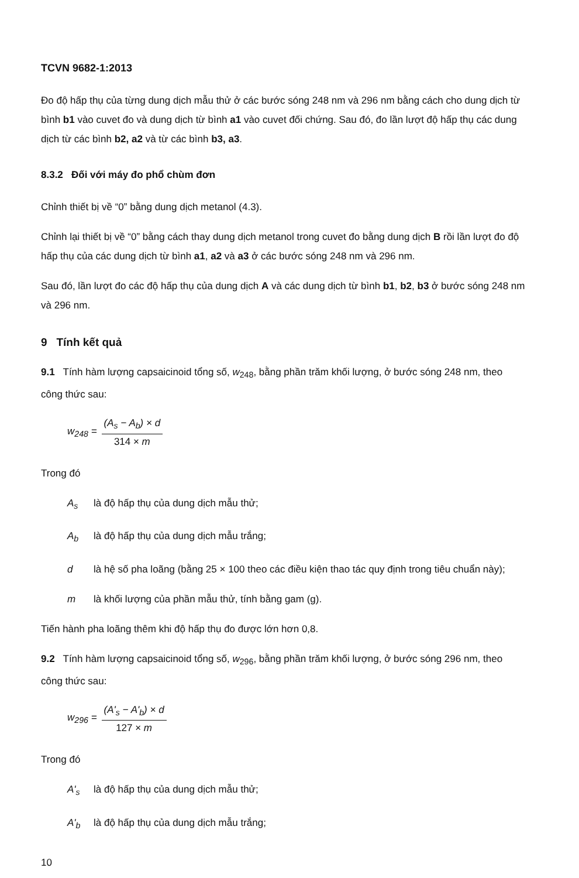TCVN 9682-1:2013
Đo độ hấp thụ của từng dung dịch mẫu thử ở các bước sóng 248 nm và 296 nm bằng cách cho dung dịch từ bình b1 vào cuvet đo và dung dịch từ bình a1 vào cuvet đối chứng. Sau đó, đo lần lượt độ hấp thụ các dung dịch từ các bình b2, a2 và từ các bình b3, a3.
8.3.2 Đối với máy đo phổ chùm đơn
Chỉnh thiết bị về “0” bằng dung dịch metanol (4.3).
Chỉnh lại thiết bị về “0” bằng cách thay dung dịch metanol trong cuvet đo bằng dung dịch B rồi lần lượt đo độ hấp thụ của các dung dịch từ bình a1, a2 và a3 ở các bước sóng 248 nm và 296 nm.
Sau đó, lần lượt đo các độ hấp thụ của dung dịch A và các dung dịch từ bình b1, b2, b3 ở bước sóng 248 nm và 296 nm.
9 Tính kết quả
9.1 Tính hàm lượng capsaicinoid tổng số, w<sub>248</sub>, bằng phần trăm khối lượng, ở bước sóng 248 nm, theo công thức sau:
w<sub>248</sub> =
(A<sub>s</sub> − A<sub>b</sub>) × d
314 × m
Trong đó
A<sub>s</sub> là độ hấp thụ của dung dịch mẫu thử;
A<sub>b</sub> là độ hấp thụ của dung dịch mẫu trắng;
d là hệ số pha loãng (bằng 25 × 100 theo các điều kiện thao tác quy định trong tiêu chuẩn này);
m là khối lượng của phần mẫu thử, tính bằng gam (g).
Tiến hành pha loãng thêm khi độ hấp thụ đo được lớn hơn 0,8.
9.2 Tính hàm lượng capsaicinoid tổng số, w<sub>296</sub>, bằng phần trăm khối lượng, ở bước sóng 296 nm, theo công thức sau:
w<sub>296</sub> =
(A'<sub>s</sub> − A'<sub>b</sub>) × d
127 × m
Trong đó
A'<sub>s</sub> là độ hấp thụ của dung dịch mẫu thử;
A'<sub>b</sub> là độ hấp thụ của dung dịch mẫu trắng;
10